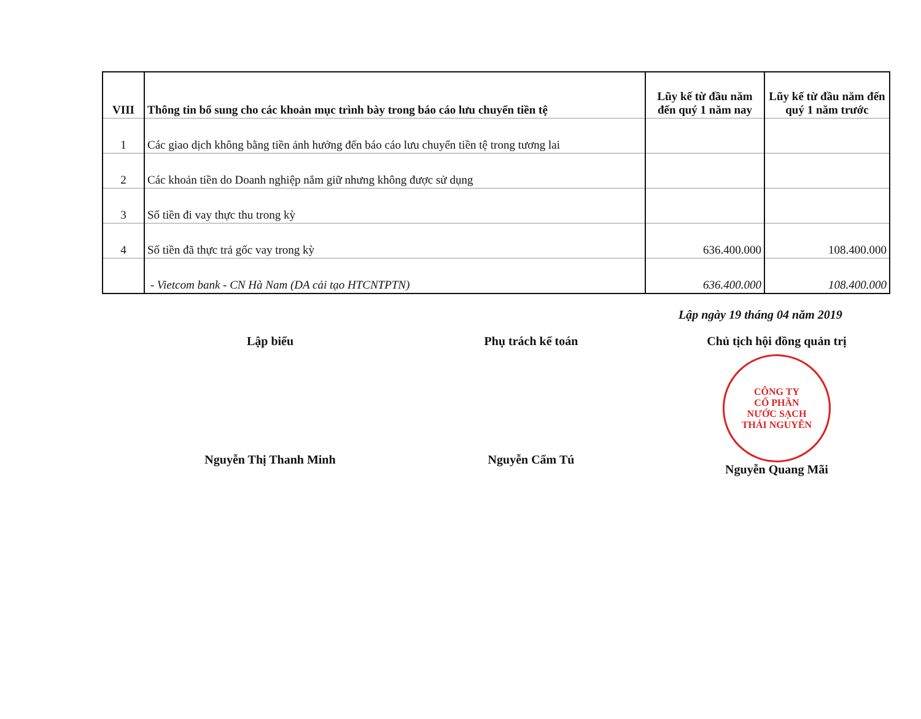| VIII | Thông tin bổ sung cho các khoản mục trình bày trong báo cáo lưu chuyển tiền tệ | Lũy kế từ đầu năm đến quý 1 năm nay | Lũy kế từ đầu năm đến quý 1 năm trước |
| --- | --- | --- | --- |
| 1 | Các giao dịch không bằng tiền ảnh hưởng đến báo cáo lưu chuyển tiền tệ trong tương lai | | |
| 2 | Các khoản tiền do Doanh nghiệp nắm giữ nhưng không được sử dụng | | |
| 3 | Số tiền đi vay thực thu trong kỳ | | |
| 4 | Số tiền đã thực trả gốc vay trong kỳ | 636.400.000 | 108.400.000 |
| | - Vietcom bank - CN Hà Nam (DA cải tạo HTCNTPTN) | 636.400.000 | 108.400.000 |
Lập ngày 19 tháng 04 năm 2019
Lập biểu
Nguyễn Thị Thanh Minh
Phụ trách kế toán
Nguyễn Cẩm Tú
Chủ tịch hội đồng quản trị
CÔNG TY
CỔ PHẦN
NƯỚC SẠCH
THÁI NGUYÊN
Nguyễn Quang Mãi